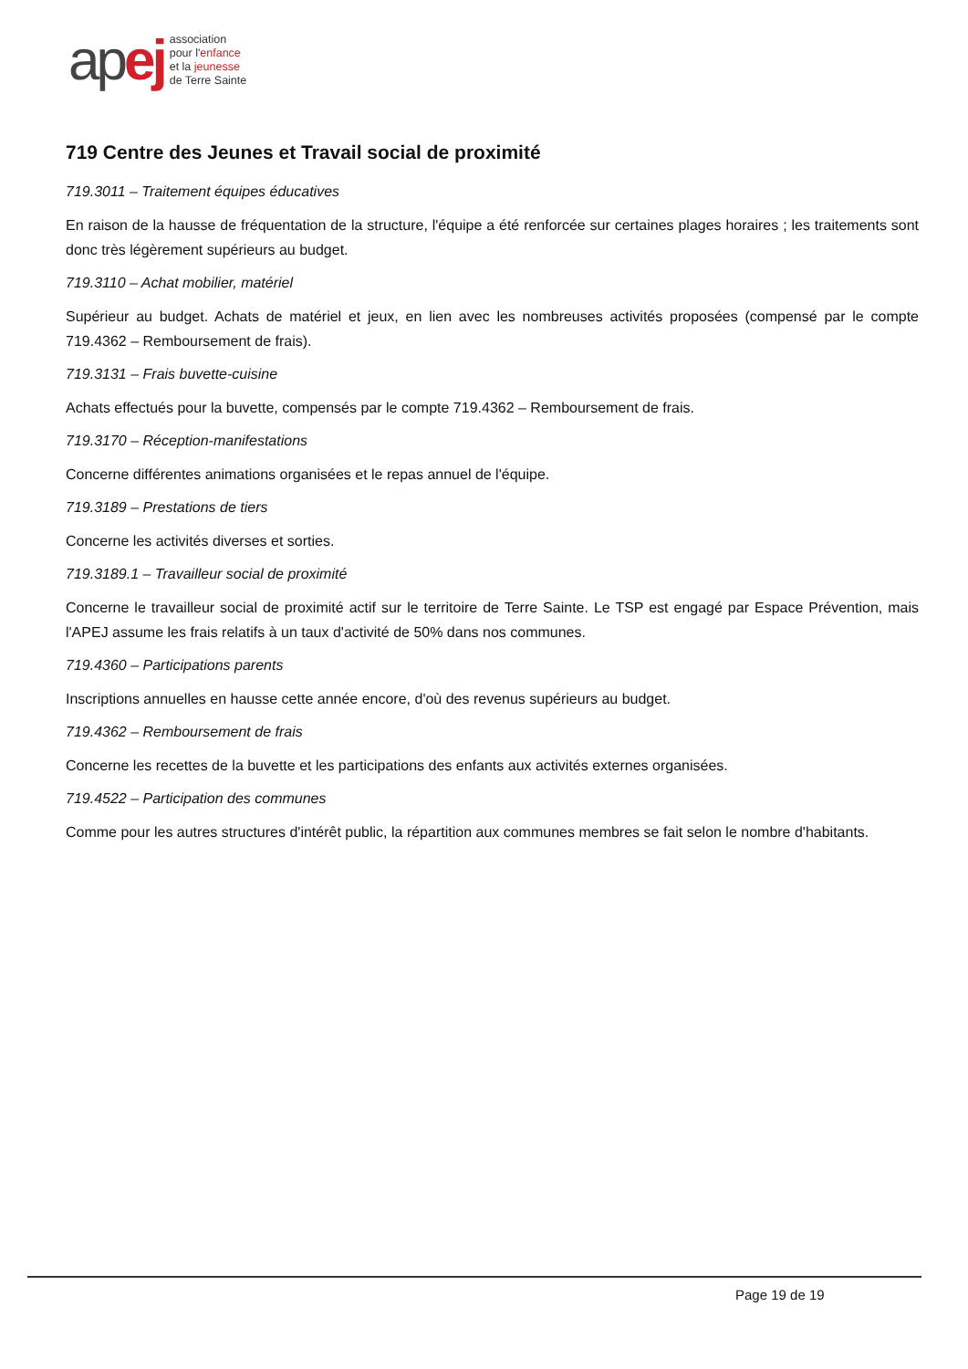apej
association
pour l'enfance
et la jeunesse
de Terre Sainte
719 Centre des Jeunes et Travail social de proximité
719.3011 – Traitement équipes éducatives
En raison de la hausse de fréquentation de la structure, l'équipe a été renforcée sur certaines plages horaires ; les traitements sont donc très légèrement supérieurs au budget.
719.3110 – Achat mobilier, matériel
Supérieur au budget. Achats de matériel et jeux, en lien avec les nombreuses activités proposées (compensé par le compte 719.4362 – Remboursement de frais).
719.3131 – Frais buvette-cuisine
Achats effectués pour la buvette, compensés par le compte 719.4362 – Remboursement de frais.
719.3170 – Réception-manifestations
Concerne différentes animations organisées et le repas annuel de l'équipe.
719.3189 – Prestations de tiers
Concerne les activités diverses et sorties.
719.3189.1 – Travailleur social de proximité
Concerne le travailleur social de proximité actif sur le territoire de Terre Sainte. Le TSP est engagé par Espace Prévention, mais l'APEJ assume les frais relatifs à un taux d'activité de 50% dans nos communes.
719.4360 – Participations parents
Inscriptions annuelles en hausse cette année encore, d'où des revenus supérieurs au budget.
719.4362 – Remboursement de frais
Concerne les recettes de la buvette et les participations des enfants aux activités externes organisées.
719.4522 – Participation des communes
Comme pour les autres structures d'intérêt public, la répartition aux communes membres se fait selon le nombre d'habitants.
Page 19 de 19